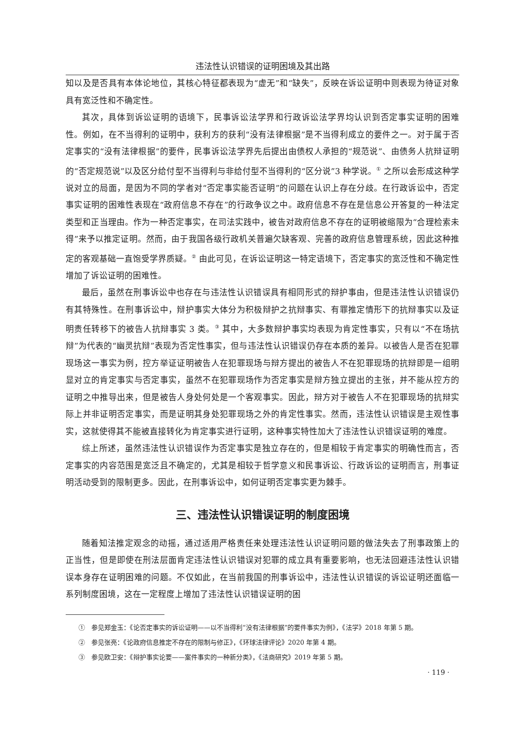违法性认识错误的证明困境及其出路
知以及是否具有本体论地位，其核心特征都表现为“虚无”和“缺失”，反映在诉讼证明中则表现为待证对象具有宽泛性和不确定性。
其次，具体到诉讼证明的语境下，民事诉讼法学界和行政诉讼法学界均认识到否定事实证明的困难性。例如，在不当得利的证明中，获利方的获利“没有法律根据”是不当得利成立的要件之一。对于属于否定事实的“没有法律根据”的要件，民事诉讼法学界先后提出由债权人承担的“规范说”、由债务人抗辩证明的“否定规范说”以及区分给付型不当得利与非给付型不当得利的“区分说”3 种学说。<sup>①</sup> 之所以会形成这种学说对立的局面，是因为不同的学者对“否定事实能否证明”的问题在认识上存在分歧。在行政诉讼中，否定事实证明的困难性表现在“政府信息不存在”的行政争议之中。政府信息不存在是信息公开答复的一种法定类型和正当理由。作为一种否定事实，在司法实践中，被告对政府信息不存在的证明被缩限为“合理检索未得”来予以推定证明。然而，由于我国各级行政机关普遍欠缺客观、完善的政府信息管理系统，因此这种推定的客观基础一直饱受学界质疑。<sup>②</sup> 由此可见，在诉讼证明这一特定语境下，否定事实的宽泛性和不确定性增加了诉讼证明的困难性。
最后，虽然在刑事诉讼中也存在与违法性认识错误具有相同形式的辩护事由，但是违法性认识错误仍有其特殊性。在刑事诉讼中，辩护事实大体分为积极辩护之抗辩事实、有罪推定情形下的抗辩事实以及证明责任转移下的被告人抗辩事实 3 类。<sup>③</sup> 其中，大多数辩护事实均表现为肯定性事实，只有以“不在场抗辩”为代表的“幽灵抗辩”表现为否定性事实，但与违法性认识错误仍存在本质的差异。以被告人是否在犯罪现场这一事实为例，控方举证证明被告人在犯罪现场与辩方提出的被告人不在犯罪现场的抗辩即是一组明显对立的肯定事实与否定事实，虽然不在犯罪现场作为否定事实是辩方独立提出的主张，并不能从控方的证明之中推导出来，但是被告人身处何处是一个客观事实。因此，辩方对于被告人不在犯罪现场的抗辩实际上并非证明否定事实，而是证明其身处犯罪现场之外的肯定性事实。然而，违法性认识错误是主观性事实，这就使得其不能被直接转化为肯定事实进行证明，这种事实特性加大了违法性认识错误证明的难度。
综上所述，虽然违法性认识错误作为否定事实是独立存在的，但是相较于肯定事实的明确性而言，否定事实的内容范围是宽泛且不确定的，尤其是相较于哲学意义和民事诉讼、行政诉讼的证明而言，刑事证明活动受到的限制更多。因此，在刑事诉讼中，如何证明否定事实更为棘手。
三、违法性认识错误证明的制度困境
随着知法推定观念的动摇，通过适用严格责任来处理违法性认识证明问题的做法失去了刑事政策上的正当性，但是即使在刑法层面肯定违法性认识错误对犯罪的成立具有重要影响，也无法回避违法性认识错误本身存在证明困难的问题。不仅如此，在当前我国的刑事诉讼中，违法性认识错误的诉讼证明还面临一系列制度困境，这在一定程度上增加了违法性认识错误证明的困
①　参见郑金玉：《论否定事实的诉讼证明——以不当得利“没有法律根据”的要件事实为例》，《法学》2018 年第 5 期。
②　参见张亮：《论政府信息推定不存在的限制与修正》，《环球法律评论》2020 年第 4 期。
③　参见欧卫安：《辩护事实论要——案件事实的一种新分类》，《法商研究》2019 年第 5 期。
· 119 ·